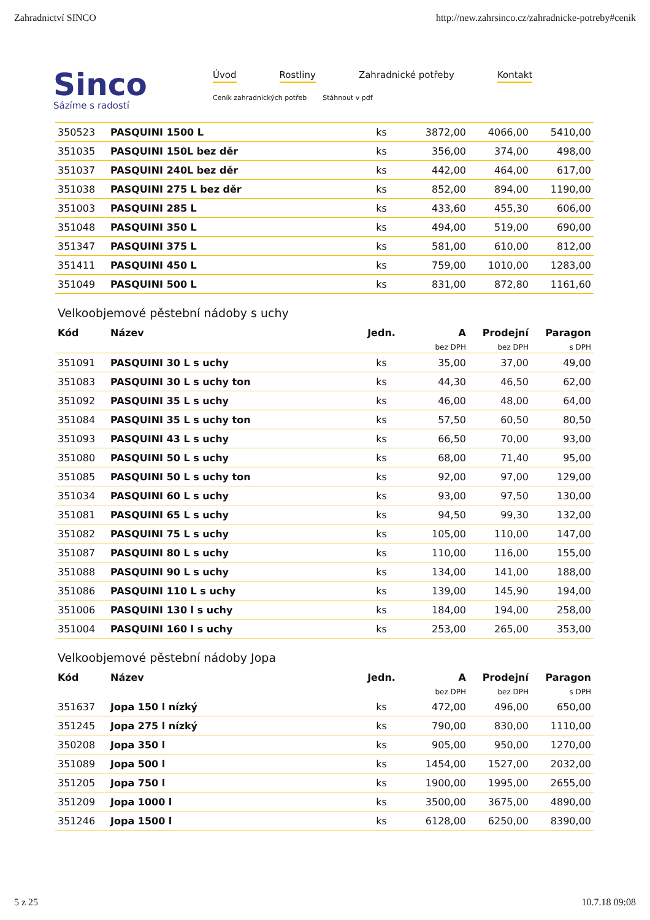Zahradnictví SINCO http://new.zahrsinco.cz/zahradnicke-potreby#cenik
Sinco
Sázíme s radostí
Úvod Rostliny Zahradnické potřeby Kontakt
Ceník zahradnických potřeb Stáhnout v pdf
| 350523 | PASQUINI 1500 L | ks | 3872,00 | 4066,00 | 5410,00 |
| 351035 | PASQUINI 150L bez děr | ks | 356,00 | 374,00 | 498,00 |
| 351037 | PASQUINI 240L bez děr | ks | 442,00 | 464,00 | 617,00 |
| 351038 | PASQUINI 275 L bez děr | ks | 852,00 | 894,00 | 1190,00 |
| 351003 | PASQUINI 285 L | ks | 433,60 | 455,30 | 606,00 |
| 351048 | PASQUINI 350 L | ks | 494,00 | 519,00 | 690,00 |
| 351347 | PASQUINI 375 L | ks | 581,00 | 610,00 | 812,00 |
| 351411 | PASQUINI 450 L | ks | 759,00 | 1010,00 | 1283,00 |
| 351049 | PASQUINI 500 L | ks | 831,00 | 872,80 | 1161,60 |
Velkoobjemové pěstební nádoby s uchy
| Kód | Název | Jedn. | A | Prodejní | Paragon |
| --- | --- | --- | --- | --- | --- |
| | | | bez DPH | bez DPH | s DPH |
| 351091 | PASQUINI 30 L s uchy | ks | 35,00 | 37,00 | 49,00 |
| 351083 | PASQUINI 30 L s uchy ton | ks | 44,30 | 46,50 | 62,00 |
| 351092 | PASQUINI 35 L s uchy | ks | 46,00 | 48,00 | 64,00 |
| 351084 | PASQUINI 35 L s uchy ton | ks | 57,50 | 60,50 | 80,50 |
| 351093 | PASQUINI 43 L s uchy | ks | 66,50 | 70,00 | 93,00 |
| 351080 | PASQUINI 50 L s uchy | ks | 68,00 | 71,40 | 95,00 |
| 351085 | PASQUINI 50 L s uchy ton | ks | 92,00 | 97,00 | 129,00 |
| 351034 | PASQUINI 60 L s uchy | ks | 93,00 | 97,50 | 130,00 |
| 351081 | PASQUINI 65 L s uchy | ks | 94,50 | 99,30 | 132,00 |
| 351082 | PASQUINI 75 L s uchy | ks | 105,00 | 110,00 | 147,00 |
| 351087 | PASQUINI 80 L s uchy | ks | 110,00 | 116,00 | 155,00 |
| 351088 | PASQUINI 90 L s uchy | ks | 134,00 | 141,00 | 188,00 |
| 351086 | PASQUINI 110 L s uchy | ks | 139,00 | 145,90 | 194,00 |
| 351006 | PASQUINI 130 l s uchy | ks | 184,00 | 194,00 | 258,00 |
| 351004 | PASQUINI 160 l s uchy | ks | 253,00 | 265,00 | 353,00 |
Velkoobjemové pěstební nádoby Jopa
| Kód | Název | Jedn. | A | Prodejní | Paragon |
| --- | --- | --- | --- | --- | --- |
| | | | bez DPH | bez DPH | s DPH |
| 351637 | Jopa 150 l nízký | ks | 472,00 | 496,00 | 650,00 |
| 351245 | Jopa 275 l nízký | ks | 790,00 | 830,00 | 1110,00 |
| 350208 | Jopa 350 l | ks | 905,00 | 950,00 | 1270,00 |
| 351089 | Jopa 500 l | ks | 1454,00 | 1527,00 | 2032,00 |
| 351205 | Jopa 750 l | ks | 1900,00 | 1995,00 | 2655,00 |
| 351209 | Jopa 1000 l | ks | 3500,00 | 3675,00 | 4890,00 |
| 351246 | Jopa 1500 l | ks | 6128,00 | 6250,00 | 8390,00 |
5 z 25 10.7.18 09:08